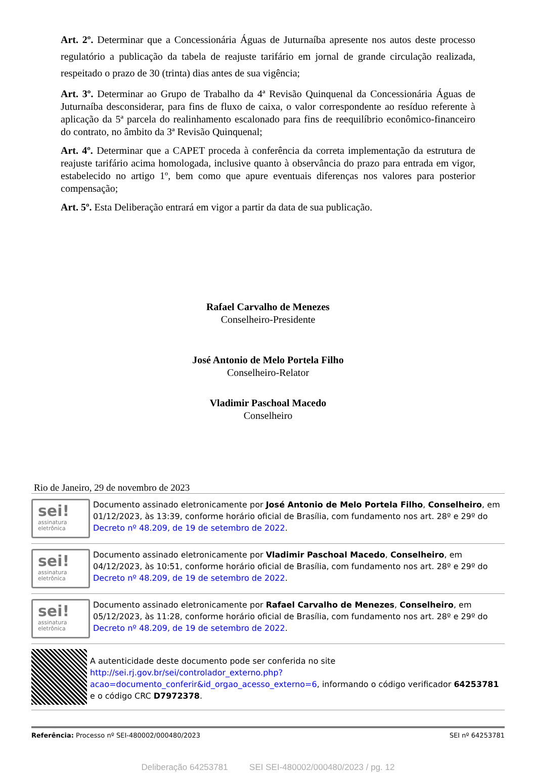Art. 2º. Determinar que a Concessionária Águas de Juturnaíba apresente nos autos deste processo regulatório a publicação da tabela de reajuste tarifário em jornal de grande circulação realizada, respeitado o prazo de 30 (trinta) dias antes de sua vigência;
Art. 3º. Determinar ao Grupo de Trabalho da 4ª Revisão Quinquenal da Concessionária Águas de Juturnaíba desconsiderar, para fins de fluxo de caixa, o valor correspondente ao resíduo referente à aplicação da 5ª parcela do realinhamento escalonado para fins de reequilíbrio econômico-financeiro do contrato, no âmbito da 3ª Revisão Quinquenal;
Art. 4º. Determinar que a CAPET proceda à conferência da correta implementação da estrutura de reajuste tarifário acima homologada, inclusive quanto à observância do prazo para entrada em vigor, estabelecido no artigo 1º, bem como que apure eventuais diferenças nos valores para posterior compensação;
Art. 5º. Esta Deliberação entrará em vigor a partir da data de sua publicação.
Rafael Carvalho de Menezes
Conselheiro-Presidente
José Antonio de Melo Portela Filho
Conselheiro-Relator
Vladimir Paschoal Macedo
Conselheiro
Rio de Janeiro, 29 de novembro de 2023
sei!
assinatura
eletrônica
Documento assinado eletronicamente por José Antonio de Melo Portela Filho, Conselheiro, em 01/12/2023, às 13:39, conforme horário oficial de Brasília, com fundamento nos art. 28º e 29º do Decreto nº 48.209, de 19 de setembro de 2022.
sei!
assinatura
eletrônica
Documento assinado eletronicamente por Vladimir Paschoal Macedo, Conselheiro, em 04/12/2023, às 10:51, conforme horário oficial de Brasília, com fundamento nos art. 28º e 29º do Decreto nº 48.209, de 19 de setembro de 2022.
sei!
assinatura
eletrônica
Documento assinado eletronicamente por Rafael Carvalho de Menezes, Conselheiro, em 05/12/2023, às 11:28, conforme horário oficial de Brasília, com fundamento nos art. 28º e 29º do Decreto nº 48.209, de 19 de setembro de 2022.
A autenticidade deste documento pode ser conferida no site http://sei.rj.gov.br/sei/controlador_externo.php?acao=documento_conferir&id_orgao_acesso_externo=6, informando o código verificador 64253781 e o código CRC D7972378.
Referência: Processo nº SEI-480002/000480/2023 SEI nº 64253781
Deliberação 64253781 SEI SEI-480002/000480/2023 / pg. 12